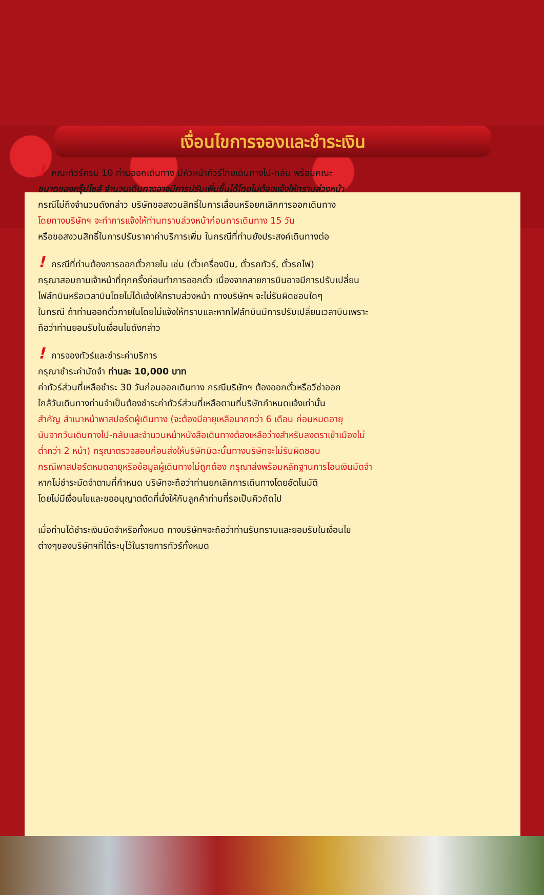เงื่อนไขการจองและชำระเงิน
! คณะทัวร์ครบ 10 ท่านออกเดินทาง มีหัวหน้าทัวร์ไทยเดินทางไป-กลับ พร้อมคณะ
ขนาดของกรุ๊ปไซส์ จำนวนเดินทางอาจมีการปรับเพิ่มขึ้นได้โดยไม่ต้องแจ้งให้ทราบล่วงหน้า
กรณีไม่ถึงจำนวนดังกล่าว บริษัทขอสงวนสิทธิ์ในการเลื่อนหรือยกเลิกการออกเดินทาง
โดยทางบริษัทฯ จะทำการแจ้งให้ท่านทราบล่วงหน้าก่อนการเดินทาง 15 วัน
หรือขอสงวนสิทธิ์ในการปรับราคาค่าบริการเพิ่ม ในกรณีที่ท่านยังประสงค์เดินทางต่อ
! กรณีที่ท่านต้องการออกตั๋วภายใน เช่น (ตั๋วเครื่องบิน, ตั๋วรถทัวร์, ตั๋วรถไฟ)
กรุณาสอบถามเจ้าหน้าที่ทุกครั้งก่อนทำการออกตั๋ว เนื่องจากสายการบินอาจมีการปรับเปลี่ยน
ไฟล์ทบินหรือเวลาบินโดยไม่ได้แจ้งให้ทราบล่วงหน้า ทางบริษัทฯ จะไม่รับผิดชอบใดๆ
ในกรณี ถ้าท่านออกตั๋วภายในโดยไม่แจ้งให้ทราบและหากไฟล์ทบินมีการปรับเปลี่ยนเวลาบินเพราะ
ถือว่าท่านยอมรับในเงื่อนไขดังกล่าว
! การจองทัวร์และชำระค่าบริการ
กรุณาชำระค่ามัดจำ ท่านละ 10,000 บาท
ค่าทัวร์ส่วนที่เหลือชำระ 30 วันก่อนออกเดินทาง กรณีบริษัทฯ ต้องออกตั๋วหรือวีซ่าออก
ใกล้วันเดินทางท่านจำเป็นต้องชำระค่าทัวร์ส่วนที่เหลือตามที่บริษัทกำหนดแจ้งเท่านั้น
สำคัญ สำเนาหน้าพาสปอร์ตผู้เดินทาง (จะต้องมีอายุเหลือมากกว่า 6 เดือน ก่อนหมดอายุ
นับจากวันเดินทางไป-กลับและจำนวนหน้าหนังสือเดินทางต้องเหลือว่างสำหรับลงตราเข้าเมืองไม่
ต่ำกว่า 2 หน้า) กรุณาตรวจสอบก่อนส่งให้บริษัทมิฉะนั้นทางบริษัทจะไม่รับผิดชอบ
กรณีพาสปอร์ตหมดอายุหรือข้อมูลผู้เดินทางไม่ถูกต้อง กรุณาส่งพร้อมหลักฐานการโอนเงินมัดจำ
หากไม่ชำระมัดจำตามที่กำหนด บริษัทจะถือว่าท่านยกเลิกการเดินทางโดยอัตโนมัติ
โดยไม่มีเงื่อนไขและขออนุญาตตัดที่นั่งให้กับลูกค้าท่านที่รอเป็นคิวถัดไป
เมื่อท่านได้ชำระเงินมัดจำหรือทั้งหมด ทางบริษัทฯจะถือว่าท่านรับทราบและยอมรับในเงื่อนไข
ต่างๆของบริษัทฯที่ได้ระบุไว้ในรายการทัวร์ทั้งหมด